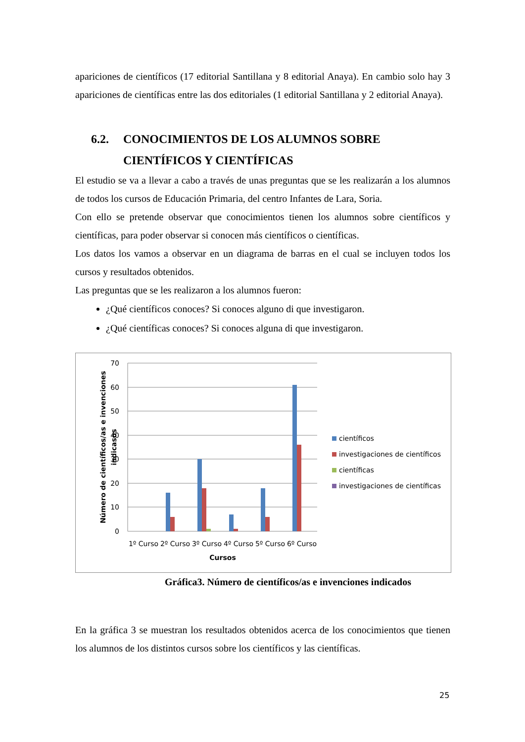apariciones de científicos (17 editorial Santillana y 8 editorial Anaya). En cambio solo hay 3 apariciones de científicas entre las dos editoriales (1 editorial Santillana y 2 editorial Anaya).
6.2. CONOCIMIENTOS DE LOS ALUMNOS SOBRE
CIENTÍFICOS Y CIENTÍFICAS
El estudio se va a llevar a cabo a través de unas preguntas que se les realizarán a los alumnos de todos los cursos de Educación Primaria, del centro Infantes de Lara, Soria.
Con ello se pretende observar que conocimientos tienen los alumnos sobre científicos y científicas, para poder observar si conocen más científicos o científicas.
Los datos los vamos a observar en un diagrama de barras en el cual se incluyen todos los cursos y resultados obtenidos.
Las preguntas que se les realizaron a los alumnos fueron:
¿Qué científicos conoces? Si conoces alguno di que investigaron.
¿Qué científicas conoces? Si conoces alguna di que investigaron.
70
60
50
40
30
20
10
0
1º Curso
2º Curso
3º Curso
4º Curso
5º Curso
6º Curso
Cursos
Número de científicos/as e invenciones
indicasos
científicos
investigaciones de científicos
científicas
investigaciones de científicas
Gráfica3. Número de científicos/as e invenciones indicados
En la gráfica 3 se muestran los resultados obtenidos acerca de los conocimientos que tienen los alumnos de los distintos cursos sobre los científicos y las científicas.
25